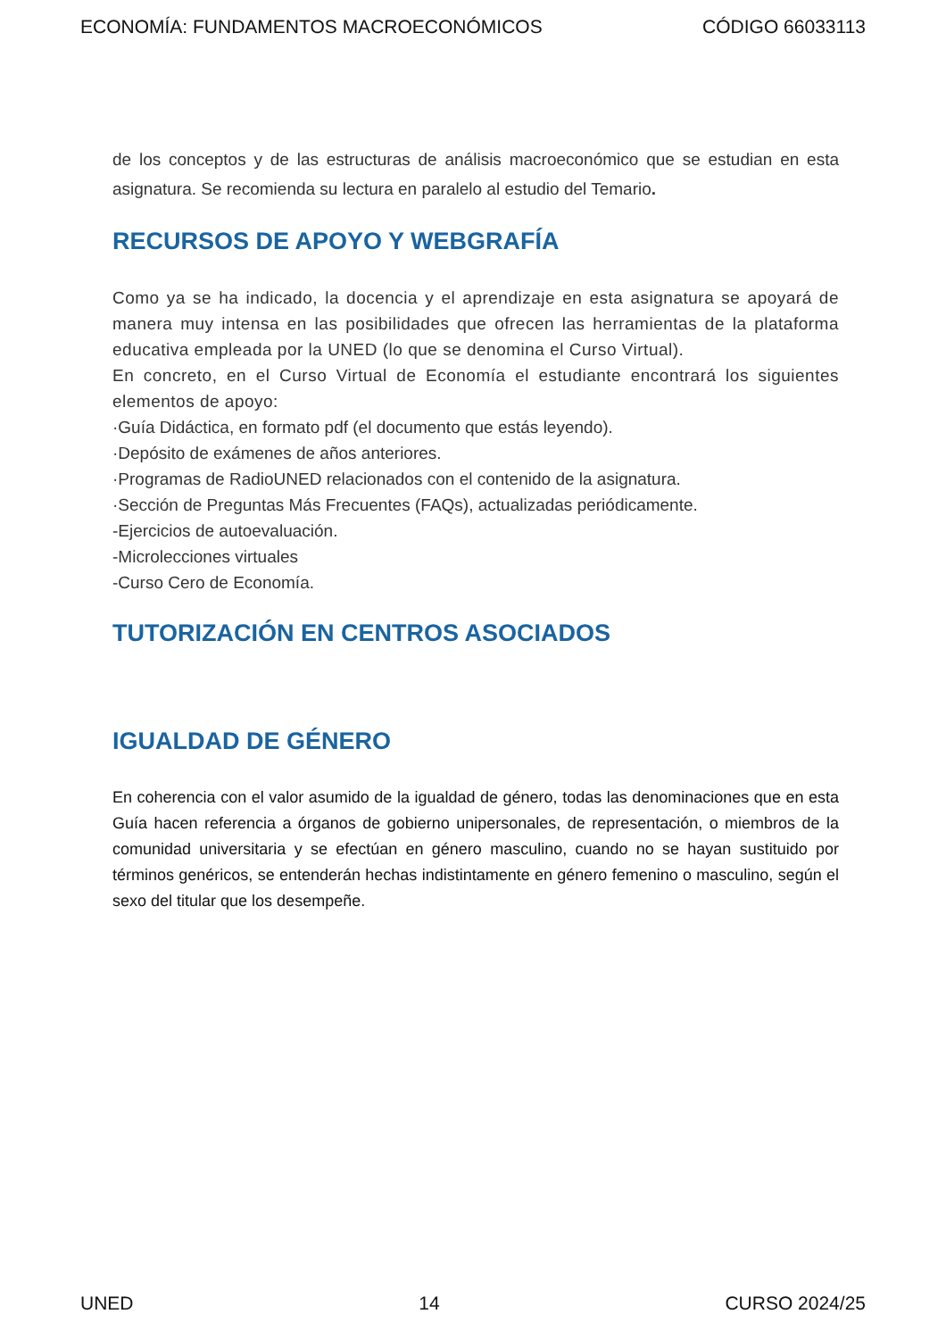ECONOMÍA: FUNDAMENTOS MACROECONÓMICOS CÓDIGO 66033113
de los conceptos y de las estructuras de análisis macroeconómico que se estudian en esta asignatura. Se recomienda su lectura en paralelo al estudio del Temario.
RECURSOS DE APOYO Y WEBGRAFÍA
Como ya se ha indicado, la docencia y el aprendizaje en esta asignatura se apoyará de manera muy intensa en las posibilidades que ofrecen las herramientas de la plataforma educativa empleada por la UNED (lo que se denomina el Curso Virtual).
En concreto, en el Curso Virtual de Economía el estudiante encontrará los siguientes elementos de apoyo:
·Guía Didáctica, en formato pdf (el documento que estás leyendo).
·Depósito de exámenes de años anteriores.
·Programas de RadioUNED relacionados con el contenido de la asignatura.
·Sección de Preguntas Más Frecuentes (FAQs), actualizadas periódicamente.
-Ejercicios de autoevaluación.
-Microlecciones virtuales
-Curso Cero de Economía.
TUTORIZACIÓN EN CENTROS ASOCIADOS
IGUALDAD DE GÉNERO
En coherencia con el valor asumido de la igualdad de género, todas las denominaciones que en esta Guía hacen referencia a órganos de gobierno unipersonales, de representación, o miembros de la comunidad universitaria y se efectúan en género masculino, cuando no se hayan sustituido por términos genéricos, se entenderán hechas indistintamente en género femenino o masculino, según el sexo del titular que los desempeñe.
UNED 14 CURSO 2024/25